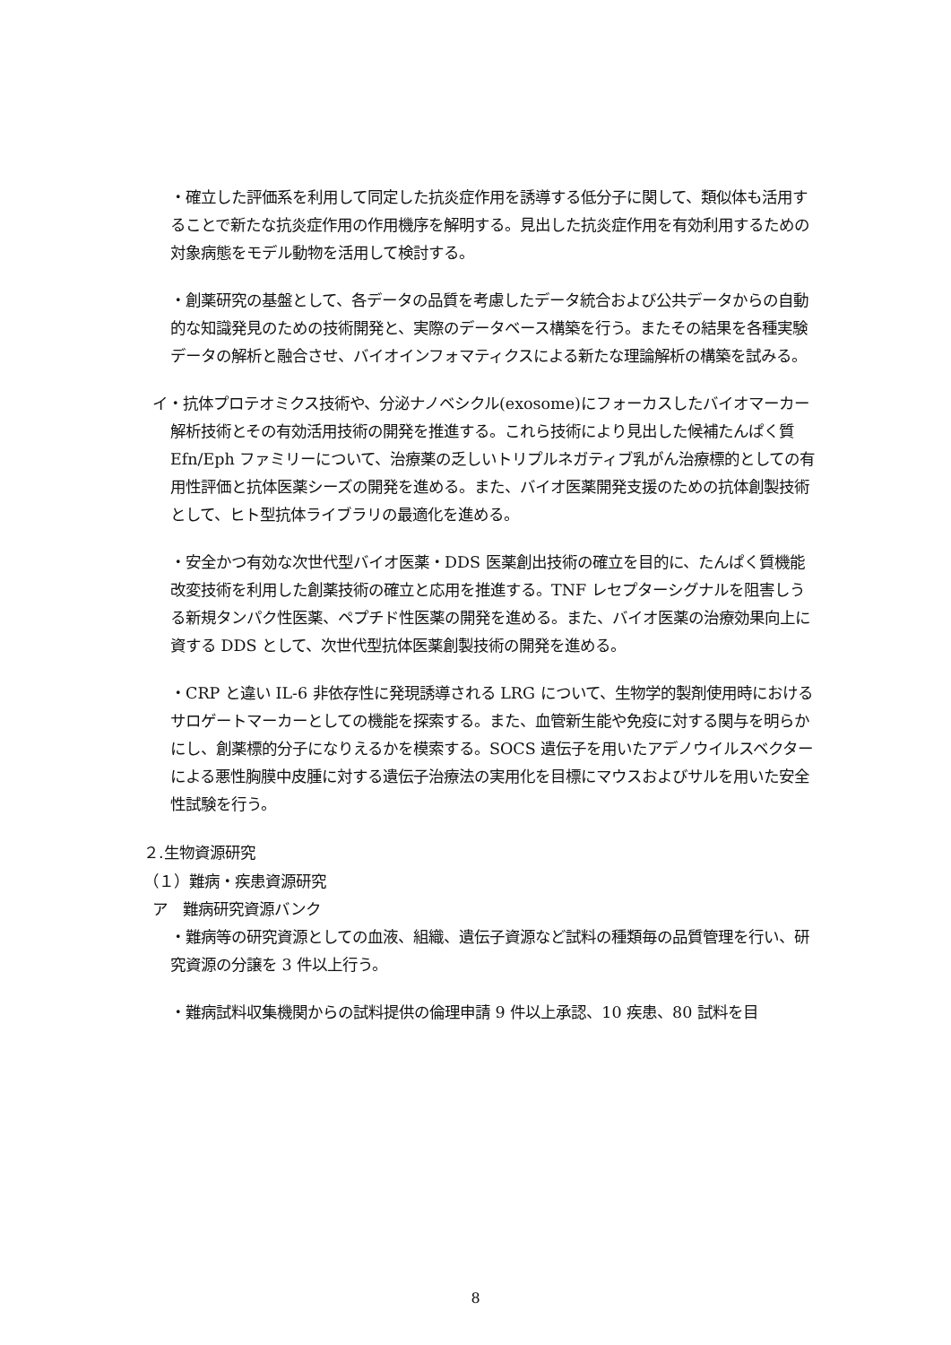・確立した評価系を利用して同定した抗炎症作用を誘導する低分子に関して、類似体も活用することで新たな抗炎症作用の作用機序を解明する。見出した抗炎症作用を有効利用するための対象病態をモデル動物を活用して検討する。
・創薬研究の基盤として、各データの品質を考慮したデータ統合および公共データからの自動的な知識発見のための技術開発と、実際のデータベース構築を行う。またその結果を各種実験データの解析と融合させ、バイオインフォマティクスによる新たな理論解析の構築を試みる。
イ・抗体プロテオミクス技術や、分泌ナノベシクル(exosome)にフォーカスしたバイオマーカー解析技術とその有効活用技術の開発を推進する。これら技術により見出した候補たんぱく質 Efn/Eph ファミリーについて、治療薬の乏しいトリプルネガティブ乳がん治療標的としての有用性評価と抗体医薬シーズの開発を進める。また、バイオ医薬開発支援のための抗体創製技術として、ヒト型抗体ライブラリの最適化を進める。
・安全かつ有効な次世代型バイオ医薬・DDS 医薬創出技術の確立を目的に、たんぱく質機能改変技術を利用した創薬技術の確立と応用を推進する。TNF レセプターシグナルを阻害しうる新規タンパク性医薬、ペプチド性医薬の開発を進める。また、バイオ医薬の治療効果向上に資する DDS として、次世代型抗体医薬創製技術の開発を進める。
・CRP と違い IL-6 非依存性に発現誘導される LRG について、生物学的製剤使用時におけるサロゲートマーカーとしての機能を探索する。また、血管新生能や免疫に対する関与を明らかにし、創薬標的分子になりえるかを模索する。SOCS 遺伝子を用いたアデノウイルスベクターによる悪性胸膜中皮腫に対する遺伝子治療法の実用化を目標にマウスおよびサルを用いた安全性試験を行う。
２.生物資源研究
（１）難病・疾患資源研究
ア　難病研究資源バンク
・難病等の研究資源としての血液、組織、遺伝子資源など試料の種類毎の品質管理を行い、研究資源の分譲を 3 件以上行う。
・難病試料収集機関からの試料提供の倫理申請 9 件以上承認、10 疾患、80 試料を目
8